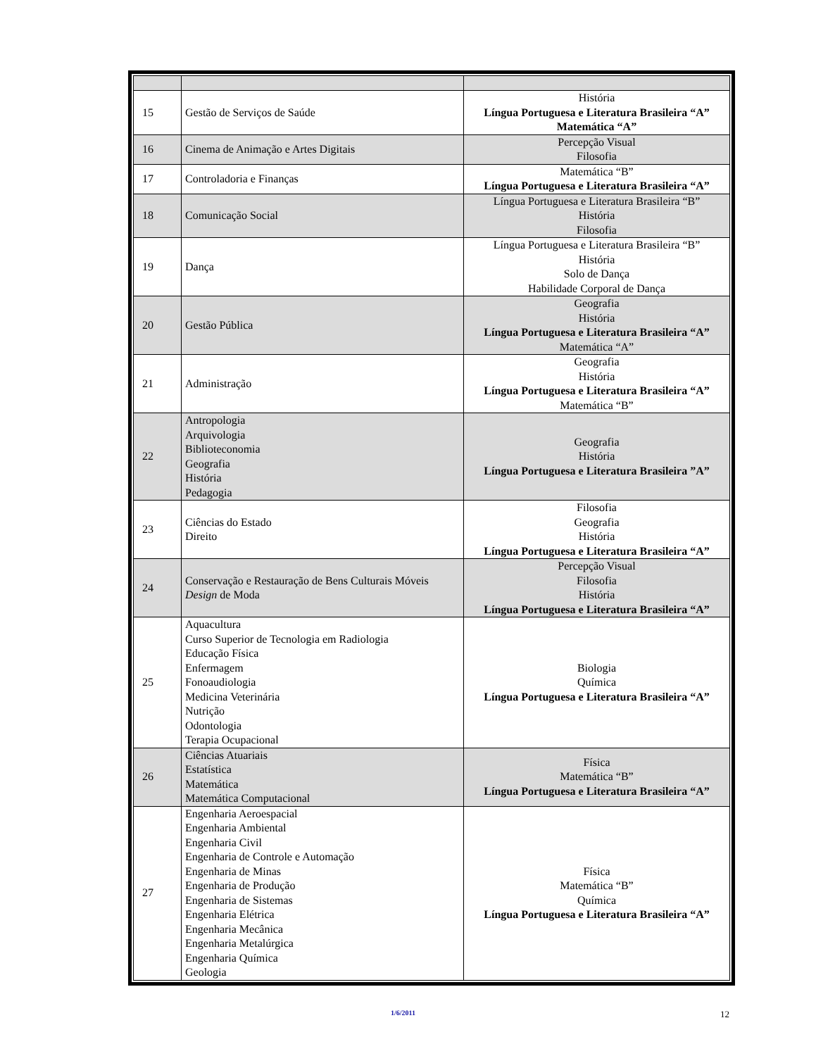| 15 | Gestão de Serviços de Saúde | História Língua Portuguesa e Literatura Brasileira “A” Matemática “A” |
| 16 | Cinema de Animação e Artes Digitais | Percepção Visual Filosofia |
| 17 | Controladoria e Finanças | Matemática “B” Língua Portuguesa e Literatura Brasileira “A” |
| 18 | Comunicação Social | Língua Portuguesa e Literatura Brasileira “B” História Filosofia |
| 19 | Dança | Língua Portuguesa e Literatura Brasileira “B” História Solo de Dança Habilidade Corporal de Dança |
| 20 | Gestão Pública | Geografia História Língua Portuguesa e Literatura Brasileira “A” Matemática “A” |
| 21 | Administração | Geografia História Língua Portuguesa e Literatura Brasileira “A” Matemática “B” |
| 22 | Antropologia Arquivologia Biblioteconomia Geografia História Pedagogia | Geografia História Língua Portuguesa e Literatura Brasileira ”A” |
| 23 | Ciências do Estado Direito | Filosofia Geografia História Língua Portuguesa e Literatura Brasileira “A” |
| 24 | Conservação e Restauração de Bens Culturais Móveis Design de Moda | Percepção Visual Filosofia História Língua Portuguesa e Literatura Brasileira “A” |
| 25 | Aquacultura Curso Superior de Tecnologia em Radiologia Educação Física Enfermagem Fonoaudiologia Medicina Veterinária Nutrição Odontologia Terapia Ocupacional | Biologia Química Língua Portuguesa e Literatura Brasileira “A” |
| 26 | Ciências Atuariais Estatística Matemática Matemática Computacional | Física Matemática “B” Língua Portuguesa e Literatura Brasileira “A” |
| 27 | Engenharia Aeroespacial Engenharia Ambiental Engenharia Civil Engenharia de Controle e Automação Engenharia de Minas Engenharia de Produção Engenharia de Sistemas Engenharia Elétrica Engenharia Mecânica Engenharia Metalúrgica Engenharia Química Geologia | Física Matemática “B” Química Língua Portuguesa e Literatura Brasileira “A” |
1/6/2011 12